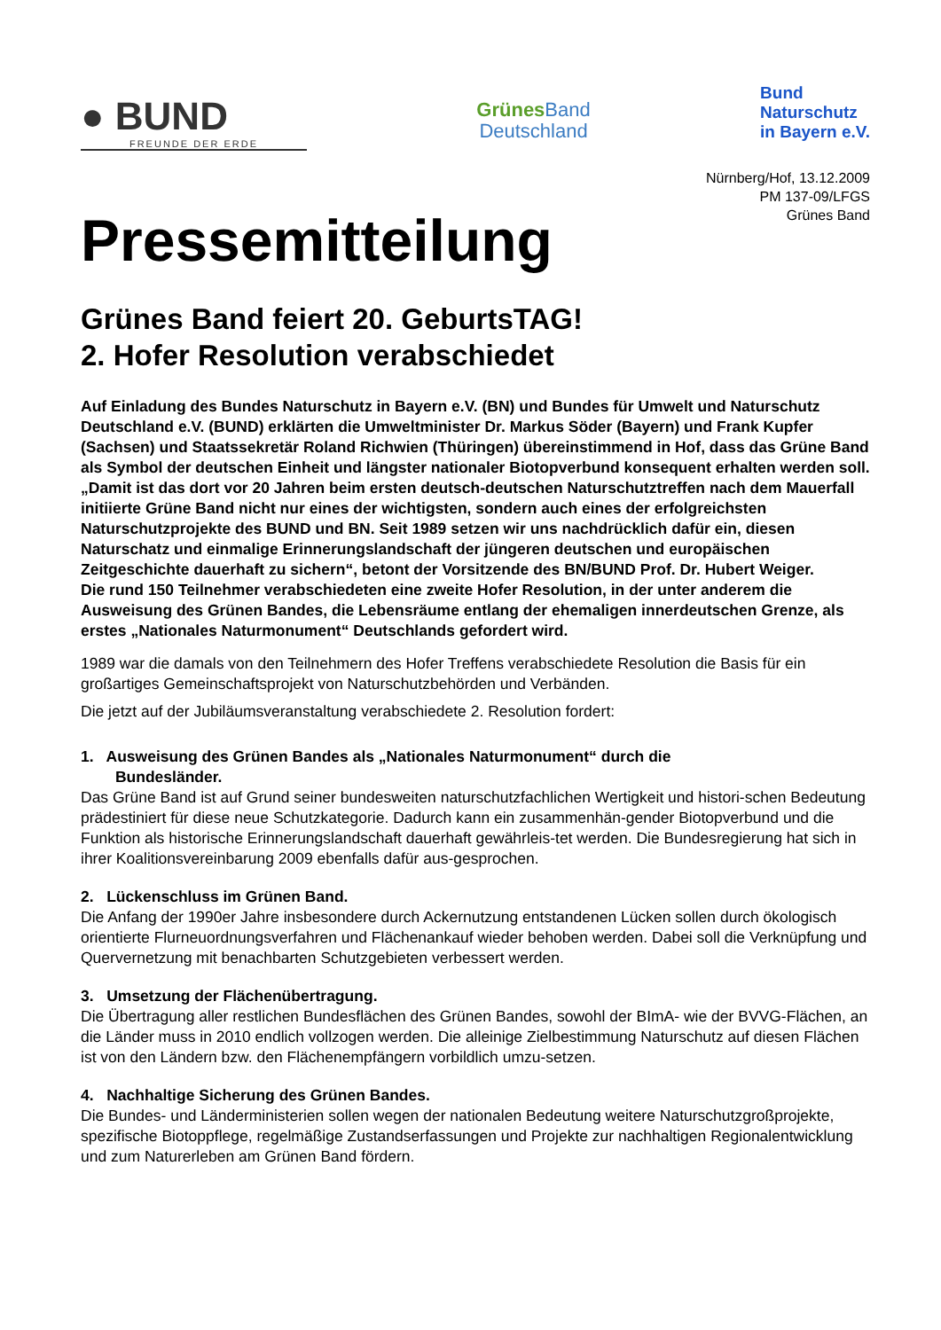● BUND
FREUNDE DER ERDE
Grünes Band
Deutschland
Bund
Naturschutz
in Bayern e.V.
Nürnberg/Hof, 13.12.2009
PM 137-09/LFGS
Grünes Band
Pressemitteilung
Grünes Band feiert 20. GeburtsTAG!
2. Hofer Resolution verabschiedet
Auf Einladung des Bundes Naturschutz in Bayern e.V. (BN) und Bundes für Umwelt und Naturschutz Deutschland e.V. (BUND) erklärten die Umweltminister Dr. Markus Söder (Bayern) und Frank Kupfer (Sachsen) und Staatssekretär Roland Richwien (Thüringen) übereinstimmend in Hof, dass das Grüne Band als Symbol der deutschen Einheit und längster nationaler Biotopverbund konsequent erhalten werden soll.
„Damit ist das dort vor 20 Jahren beim ersten deutsch-deutschen Naturschutztreffen nach dem Mauerfall initiierte Grüne Band nicht nur eines der wichtigsten, sondern auch eines der erfolgreichsten Naturschutzprojekte des BUND und BN. Seit 1989 setzen wir uns nachdrücklich dafür ein, diesen Naturschatz und einmalige Erinnerungslandschaft der jüngeren deutschen und europäischen Zeitgeschichte dauerhaft zu sichern“, betont der Vorsitzende des BN/BUND Prof. Dr. Hubert Weiger.
Die rund 150 Teilnehmer verabschiedeten eine zweite Hofer Resolution, in der unter anderem die Ausweisung des Grünen Bandes, die Lebensräume entlang der ehemaligen innerdeutschen Grenze, als erstes „Nationales Naturmonument“ Deutschlands gefordert wird.
1989 war die damals von den Teilnehmern des Hofer Treffens verabschiedete Resolution die Basis für ein großartiges Gemeinschaftsprojekt von Naturschutzbehörden und Verbänden.
Die jetzt auf der Jubiläumsveranstaltung verabschiedete 2. Resolution fordert:
1. Ausweisung des Grünen Bandes als „Nationales Naturmonument“ durch die
Bundesländer.
Das Grüne Band ist auf Grund seiner bundesweiten naturschutzfachlichen Wertigkeit und histori-schen Bedeutung prädestiniert für diese neue Schutzkategorie. Dadurch kann ein zusammenhän-gender Biotopverbund und die Funktion als historische Erinnerungslandschaft dauerhaft gewährleis-tet werden. Die Bundesregierung hat sich in ihrer Koalitionsvereinbarung 2009 ebenfalls dafür aus-gesprochen.
2. Lückenschluss im Grünen Band.
Die Anfang der 1990er Jahre insbesondere durch Ackernutzung entstandenen Lücken sollen durch ökologisch orientierte Flurneuordnungsverfahren und Flächenankauf wieder behoben werden. Dabei soll die Verknüpfung und Quervernetzung mit benachbarten Schutzgebieten verbessert werden.
3. Umsetzung der Flächenübertragung.
Die Übertragung aller restlichen Bundesflächen des Grünen Bandes, sowohl der BImA- wie der BVVG-Flächen, an die Länder muss in 2010 endlich vollzogen werden. Die alleinige Zielbestimmung Naturschutz auf diesen Flächen ist von den Ländern bzw. den Flächenempfängern vorbildlich umzu-setzen.
4. Nachhaltige Sicherung des Grünen Bandes.
Die Bundes- und Länderministerien sollen wegen der nationalen Bedeutung weitere Naturschutzgroßprojekte, spezifische Biotoppflege, regelmäßige Zustandserfassungen und Projekte zur nachhaltigen Regionalentwicklung und zum Naturerleben am Grünen Band fördern.